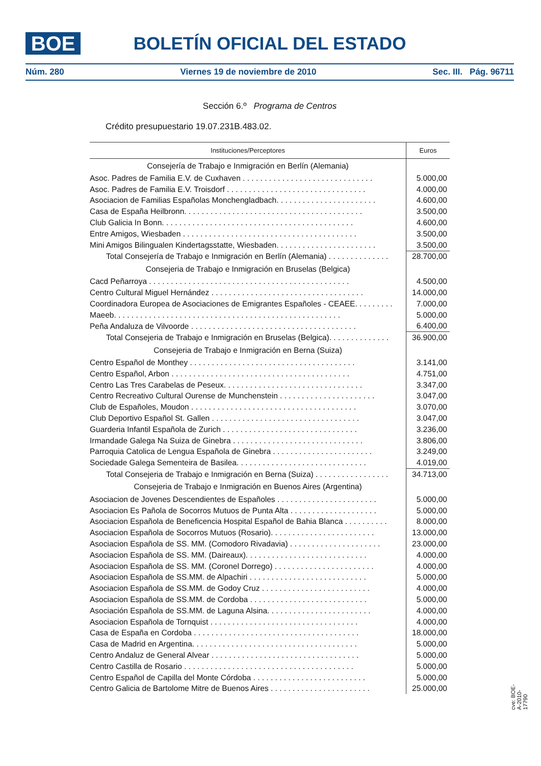BOE
BOLETÍN OFICIAL DEL ESTADO
Núm. 280 Viernes 19 de noviembre de 2010 Sec. III. Pág. 96711
Sección 6.º Programa de Centros
Crédito presupuestario 19.07.231B.483.02.
| Instituciones/Perceptores | Euros |
| --- | --- |
| Consejería de Trabajo e Inmigración en Berlín (Alemania) | |
| Asoc. Padres de Familia E.V. de Cuxhaven . . . . . . . . . . . . . . . . . . . . . . . . . . . . . . | 5.000,00 |
| Asoc. Padres de Familia E.V. Troisdorf . . . . . . . . . . . . . . . . . . . . . . . . . . . . . . . . | 4.000,00 |
| Asociacion de Familias Españolas Monchengladbach. . . . . . . . . . . . . . . . . . . . . . . | 4.600,00 |
| Casa de España Heilbronn. . . . . . . . . . . . . . . . . . . . . . . . . . . . . . . . . . . . . . . . . | 3.500,00 |
| Club Galicia In Bonn. . . . . . . . . . . . . . . . . . . . . . . . . . . . . . . . . . . . . . . . . . . . | 4.600,00 |
| Entre Amigos, Wiesbaden . . . . . . . . . . . . . . . . . . . . . . . . . . . . . . . . . . . . . . . . | 3.500,00 |
| Mini Amigos Bilingualen Kindertagsstatte, Wiesbaden. . . . . . . . . . . . . . . . . . . . . . . | 3.500,00 |
| Total Consejería de Trabajo e Inmigración en Berlín (Alemania) . . . . . . . . . . . . . . | 28.700,00 |
| Consejeria de Trabajo e Inmigración en Bruselas (Belgica) | |
| Cacd Peñarroya . . . . . . . . . . . . . . . . . . . . . . . . . . . . . . . . . . . . . . . . . . . . . . | 4.500,00 |
| Centro Cultural Miguel Hernández . . . . . . . . . . . . . . . . . . . . . . . . . . . . . . . . . . . | 14.000,00 |
| Coordinadora Europea de Asociaciones de Emigrantes Españoles - CEAEE. . . . . . . . . | 7.000,00 |
| Maeeb. . . . . . . . . . . . . . . . . . . . . . . . . . . . . . . . . . . . . . . . . . . . . . . . . . . . | 5.000,00 |
| Peña Andaluza de Vilvoorde . . . . . . . . . . . . . . . . . . . . . . . . . . . . . . . . . . . . . . | 6.400,00 |
| Total Consejeria de Trabajo e Inmigración en Bruselas (Belgica). . . . . . . . . . . . . . | 36.900,00 |
| Consejeria de Trabajo e Inmigración en Berna (Suiza) | |
| Centro Español de Monthey . . . . . . . . . . . . . . . . . . . . . . . . . . . . . . . . . . . . . . | 3.141,00 |
| Centro Español, Arbon . . . . . . . . . . . . . . . . . . . . . . . . . . . . . . . . . . . . . . . . . | 4.751,00 |
| Centro Las Tres Carabelas de Peseux. . . . . . . . . . . . . . . . . . . . . . . . . . . . . . . . | 3.347,00 |
| Centro Recreativo Cultural Ourense de Munchenstein . . . . . . . . . . . . . . . . . . . . . . | 3.047,00 |
| Club de Españoles, Moudon . . . . . . . . . . . . . . . . . . . . . . . . . . . . . . . . . . . . . . | 3.070,00 |
| Club Deportivo Español St. Gallen . . . . . . . . . . . . . . . . . . . . . . . . . . . . . . . . . . | 3.047,00 |
| Guarderia Infantil Española de Zurich . . . . . . . . . . . . . . . . . . . . . . . . . . . . . . . | 3.236,00 |
| Irmandade Galega Na Suiza de Ginebra . . . . . . . . . . . . . . . . . . . . . . . . . . . . . . | 3.806,00 |
| Parroquia Catolica de Lengua Española de Ginebra . . . . . . . . . . . . . . . . . . . . . . . | 3.249,00 |
| Sociedade Galega Sementeira de Basilea. . . . . . . . . . . . . . . . . . . . . . . . . . . . . . | 4.019,00 |
| Total Consejeria de Trabajo e Inmigración en Berna (Suiza) . . . . . . . . . . . . . . . . . | 34.713,00 |
| Consejeria de Trabajo e Inmigración en Buenos Aires (Argentina) | |
| Asociacion de Jovenes Descendientes de Españoles . . . . . . . . . . . . . . . . . . . . . . . | 5.000,00 |
| Asociacion Es Pañola de Socorros Mutuos de Punta Alta . . . . . . . . . . . . . . . . . . . . | 5.000,00 |
| Asociacion Española de Beneficencia Hospital Español de Bahia Blanca . . . . . . . . . . | 8.000,00 |
| Asociacion Española de Socorros Mutuos (Rosario). . . . . . . . . . . . . . . . . . . . . . . . | 13.000,00 |
| Asociacion Española de SS. MM. (Comodoro Rivadavia) . . . . . . . . . . . . . . . . . . . . . | 23.000,00 |
| Asociacion Española de SS. MM. (Daireaux). . . . . . . . . . . . . . . . . . . . . . . . . . . . | 4.000,00 |
| Asociacion Española de SS. MM. (Coronel Dorrego) . . . . . . . . . . . . . . . . . . . . . . . | 4.000,00 |
| Asociacion Española de SS.MM. de Alpachiri . . . . . . . . . . . . . . . . . . . . . . . . . . . | 5.000,00 |
| Asociacion Española de SS.MM. de Godoy Cruz . . . . . . . . . . . . . . . . . . . . . . . . . | 4.000,00 |
| Asociacion Española de SS.MM. de Cordoba . . . . . . . . . . . . . . . . . . . . . . . . . . . | 5.000,00 |
| Asociación Española de SS.MM. de Laguna Alsina. . . . . . . . . . . . . . . . . . . . . . . . | 4.000,00 |
| Asociacion Española de Tornquist . . . . . . . . . . . . . . . . . . . . . . . . . . . . . . . . . . | 4.000,00 |
| Casa de España en Cordoba . . . . . . . . . . . . . . . . . . . . . . . . . . . . . . . . . . . . . . | 18.000,00 |
| Casa de Madrid en Argentina. . . . . . . . . . . . . . . . . . . . . . . . . . . . . . . . . . . . . . | 5.000,00 |
| Centro Andaluz de General Alvear . . . . . . . . . . . . . . . . . . . . . . . . . . . . . . . . . . | 5.000,00 |
| Centro Castilla de Rosario . . . . . . . . . . . . . . . . . . . . . . . . . . . . . . . . . . . . . . . | 5.000,00 |
| Centro Español de Capilla del Monte Córdoba . . . . . . . . . . . . . . . . . . . . . . . . . . | 5.000,00 |
| Centro Galicia de Bartolome Mitre de Buenos Aires . . . . . . . . . . . . . . . . . . . . . . . | 25.000,00 |
cve: BOE-A-2010-17790